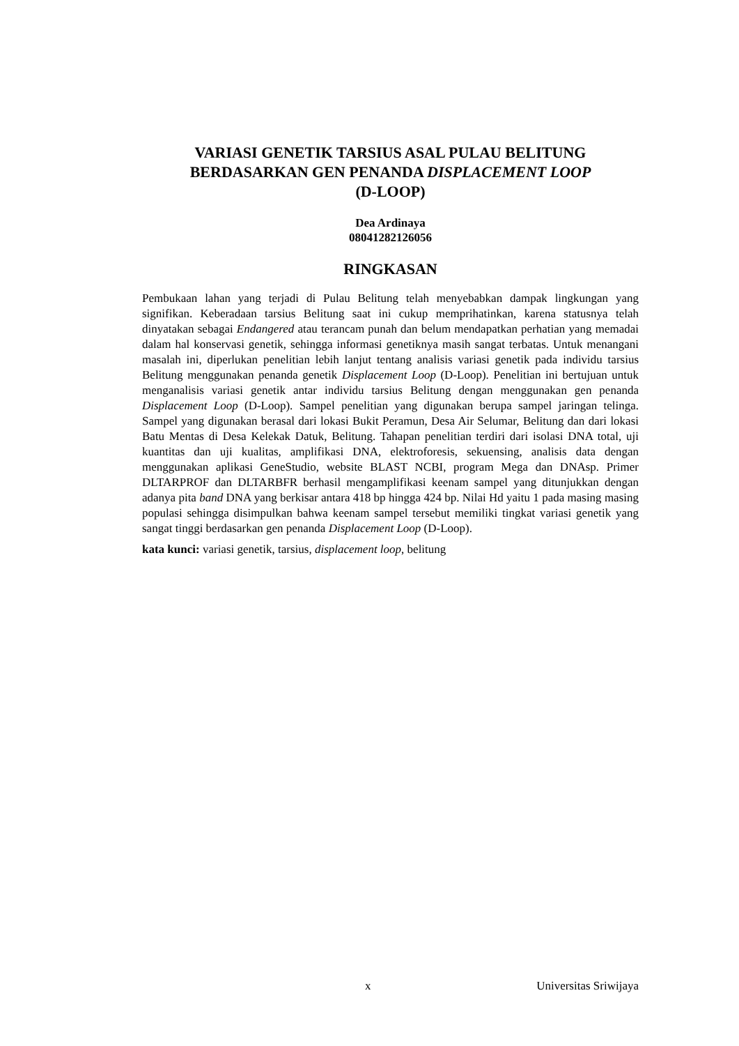VARIASI GENETIK TARSIUS ASAL PULAU BELITUNG
BERDASARKAN GEN PENANDA DISPLACEMENT LOOP
(D-LOOP)
Dea Ardinaya
08041282126056
RINGKASAN
Pembukaan lahan yang terjadi di Pulau Belitung telah menyebabkan dampak lingkungan yang signifikan. Keberadaan tarsius Belitung saat ini cukup memprihatinkan, karena statusnya telah dinyatakan sebagai Endangered atau terancam punah dan belum mendapatkan perhatian yang memadai dalam hal konservasi genetik, sehingga informasi genetiknya masih sangat terbatas. Untuk menangani masalah ini, diperlukan penelitian lebih lanjut tentang analisis variasi genetik pada individu tarsius Belitung menggunakan penanda genetik Displacement Loop (D-Loop). Penelitian ini bertujuan untuk menganalisis variasi genetik antar individu tarsius Belitung dengan menggunakan gen penanda Displacement Loop (D-Loop). Sampel penelitian yang digunakan berupa sampel jaringan telinga. Sampel yang digunakan berasal dari lokasi Bukit Peramun, Desa Air Selumar, Belitung dan dari lokasi Batu Mentas di Desa Kelekak Datuk, Belitung. Tahapan penelitian terdiri dari isolasi DNA total, uji kuantitas dan uji kualitas, amplifikasi DNA, elektroforesis, sekuensing, analisis data dengan menggunakan aplikasi GeneStudio, website BLAST NCBI, program Mega dan DNAsp. Primer DLTARPROF dan DLTARBFR berhasil mengamplifikasi keenam sampel yang ditunjukkan dengan adanya pita band DNA yang berkisar antara 418 bp hingga 424 bp. Nilai Hd yaitu 1 pada masing masing populasi sehingga disimpulkan bahwa keenam sampel tersebut memiliki tingkat variasi genetik yang sangat tinggi berdasarkan gen penanda Displacement Loop (D-Loop).
kata kunci: variasi genetik, tarsius, displacement loop, belitung
x Universitas Sriwijaya